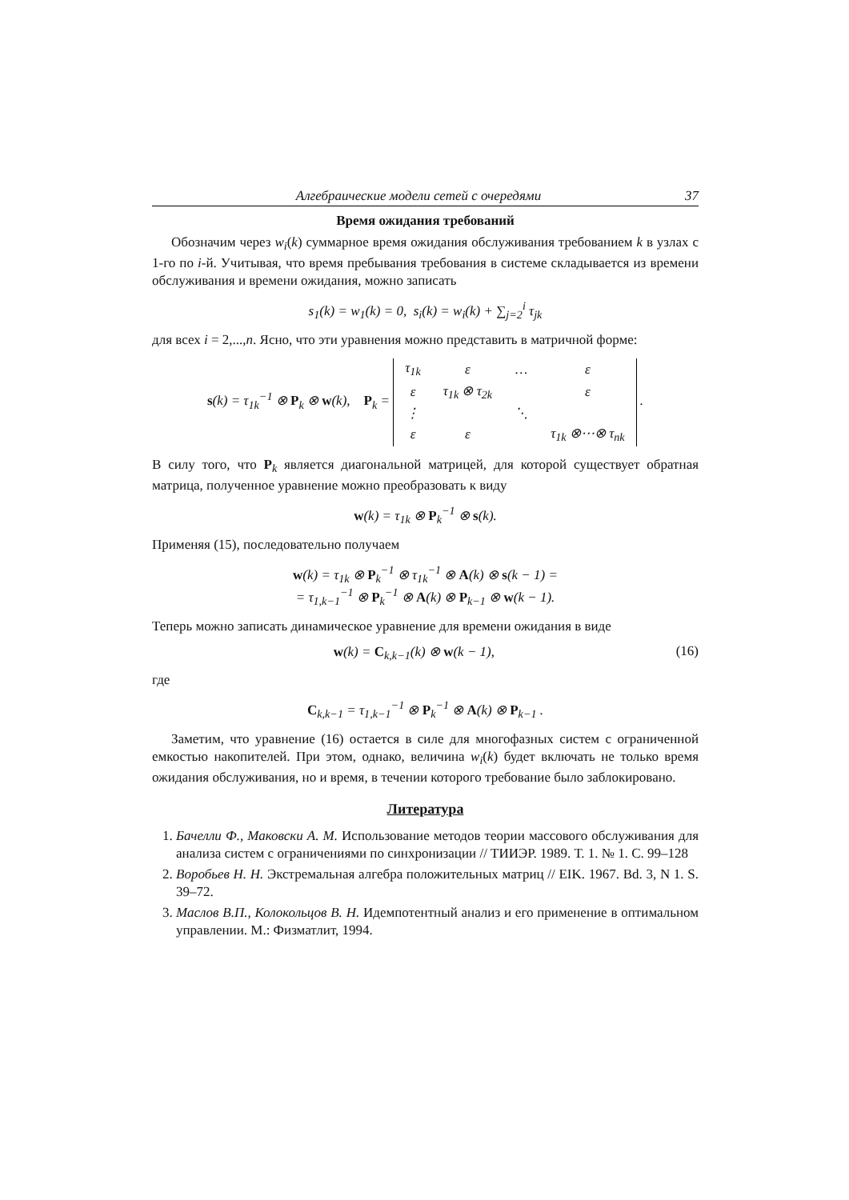Алгебраические модели сетей с очередями 37
Время ожидания требований
Обозначим через w<sub>i</sub>(k) суммарное время ожидания обслуживания требованием k в узлах с 1-го по i-й. Учитывая, что время пребывания требования в системе складывается из времени обслуживания и времени ожидания, можно записать
s<sub>1</sub>(k) = w<sub>1</sub>(k) = 0, s<sub>i</sub>(k) = w<sub>i</sub>(k) + ∑<sub>j=2</sub><sup>i</sup> τ<sub>jk</sub>
для всех i = 2,...,n. Ясно, что эти уравнения можно представить в матричной форме:
s(k) = τ<sub>1k</sub><sup>−1</sup> ⊗ P<sub>k</sub> ⊗ w(k), P<sub>k</sub> =
| τ<sub>1k</sub> | ε | … | ε |
| ε | τ<sub>1k</sub> ⊗ τ<sub>2k</sub> | | ε |
| ⋮ | | ⋱ | |
| ε | ε | | τ<sub>1k</sub> ⊗⋯⊗ τ<sub>nk</sub> |
.
В силу того, что P<sub>k</sub> является диагональной матрицей, для которой существует обратная матрица, полученное уравнение можно преобразовать к виду
w(k) = τ<sub>1k</sub> ⊗ P<sub>k</sub><sup>−1</sup> ⊗ s(k).
Применяя (15), последовательно получаем
w(k) = τ<sub>1k</sub> ⊗ P<sub>k</sub><sup>−1</sup> ⊗ τ<sub>1k</sub><sup>−1</sup> ⊗ A(k) ⊗ s(k − 1) =
= τ<sub>1,k−1</sub><sup>−1</sup> ⊗ P<sub>k</sub><sup>−1</sup> ⊗ A(k) ⊗ P<sub>k−1</sub> ⊗ w(k − 1).
Теперь можно записать динамическое уравнение для времени ожидания в виде
w(k) = C<sub>k,k−1</sub>(k) ⊗ w(k − 1), (16)
где
C<sub>k,k−1</sub> = τ<sub>1,k−1</sub><sup>−1</sup> ⊗ P<sub>k</sub><sup>−1</sup> ⊗ A(k) ⊗ P<sub>k−1</sub> .
Заметим, что уравнение (16) остается в силе для многофазных систем с ограниченной емкостью накопителей. При этом, однако, величина w<sub>i</sub>(k) будет включать не только время ожидания обслуживания, но и время, в течении которого требование было заблокировано.
Литература
1. Бачелли Ф., Маковски А. М. Использование методов теории массового обслуживания для анализа систем с ограничениями по синхронизации // ТИИЭР. 1989. Т. 1. № 1. С. 99–128
2. Воробьев Н. Н. Экстремальная алгебра положительных матриц // EIK. 1967. Bd. 3, N 1. S. 39–72.
3. Маслов В.П., Колокольцов В. Н. Идемпотентный анализ и его применение в оптимальном управлении. М.: Физматлит, 1994.